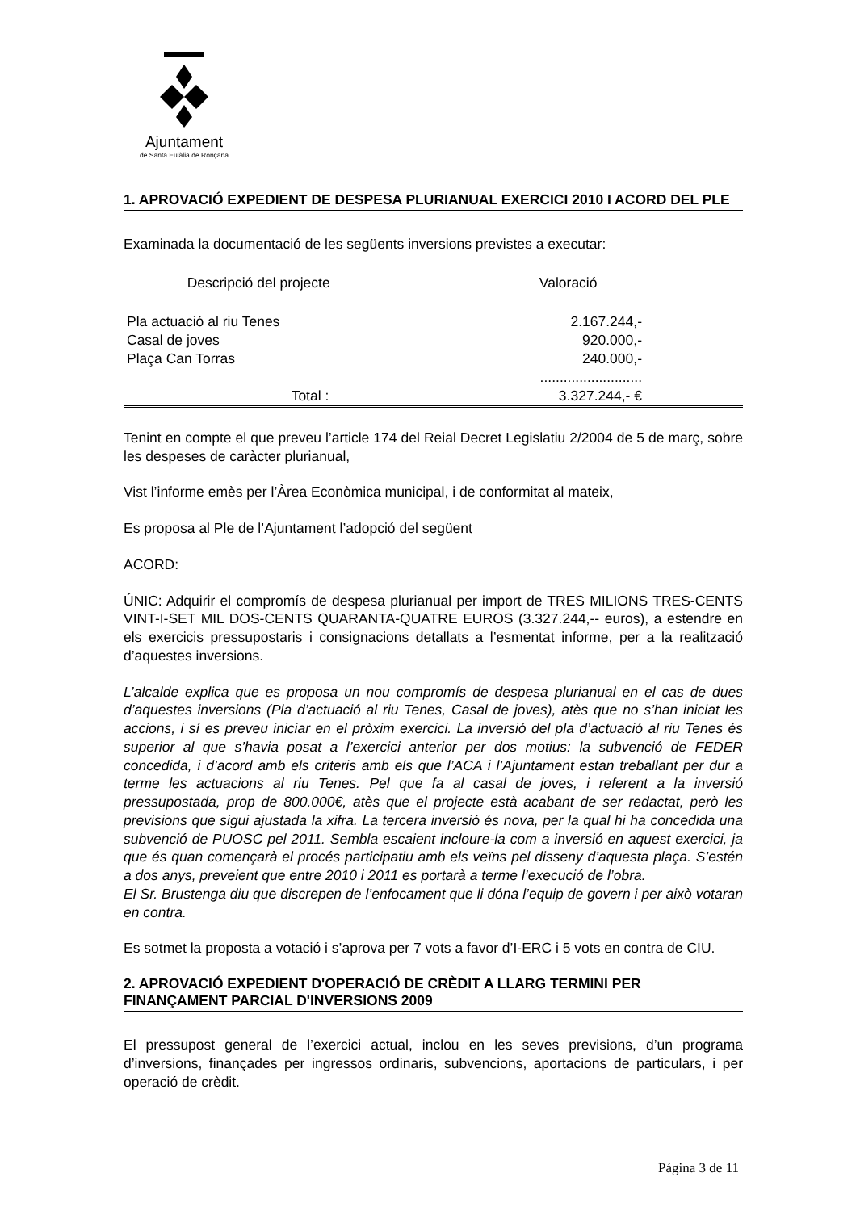Ajuntament
de Santa Eulàlia de Ronçana
1. APROVACIÓ EXPEDIENT DE DESPESA PLURIANUAL EXERCICI 2010 I ACORD DEL PLE
Examinada la documentació de les següents inversions previstes a executar:
| Descripció del projecte | Valoració |
| --- | --- |
| Pla actuació al riu Tenes | 2.167.244,- |
| Casal de joves | 920.000,- |
| Plaça Can Torras | 240.000,- |
| | .......................... |
| Total : | 3.327.244,- € |
Tenint en compte el que preveu l’article 174 del Reial Decret Legislatiu 2/2004 de 5 de març, sobre les despeses de caràcter plurianual,
Vist l’informe emès per l’Àrea Econòmica municipal, i de conformitat al mateix,
Es proposa al Ple de l’Ajuntament l’adopció del següent
ACORD:
ÚNIC: Adquirir el compromís de despesa plurianual per import de TRES MILIONS TRES-CENTS VINT-I-SET MIL DOS-CENTS QUARANTA-QUATRE EUROS (3.327.244,-- euros), a estendre en els exercicis pressupostaris i consignacions detallats a l’esmentat informe, per a la realització d’aquestes inversions.
L’alcalde explica que es proposa un nou compromís de despesa plurianual en el cas de dues d’aquestes inversions (Pla d’actuació al riu Tenes, Casal de joves), atès que no s’han iniciat les accions, i sí es preveu iniciar en el pròxim exercici. La inversió del pla d’actuació al riu Tenes és superior al que s’havia posat a l’exercici anterior per dos motius: la subvenció de FEDER concedida, i d’acord amb els criteris amb els que l’ACA i l’Ajuntament estan treballant per dur a terme les actuacions al riu Tenes. Pel que fa al casal de joves, i referent a la inversió pressupostada, prop de 800.000€, atès que el projecte està acabant de ser redactat, però les previsions que sigui ajustada la xifra. La tercera inversió és nova, per la qual hi ha concedida una subvenció de PUOSC pel 2011. Sembla escaient incloure-la com a inversió en aquest exercici, ja que és quan començarà el procés participatiu amb els veïns pel disseny d’aquesta plaça. S’estén a dos anys, preveient que entre 2010 i 2011 es portarà a terme l’execució de l’obra.
El Sr. Brustenga diu que discrepen de l’enfocament que li dóna l’equip de govern i per això votaran en contra.
Es sotmet la proposta a votació i s’aprova per 7 vots a favor d’I-ERC i 5 vots en contra de CIU.
2. APROVACIÓ EXPEDIENT D'OPERACIÓ DE CRÈDIT A LLARG TERMINI PER FINANÇAMENT PARCIAL D'INVERSIONS 2009
El pressupost general de l’exercici actual, inclou en les seves previsions, d’un programa d’inversions, finançades per ingressos ordinaris, subvencions, aportacions de particulars, i per operació de crèdit.
Página 3 de 11